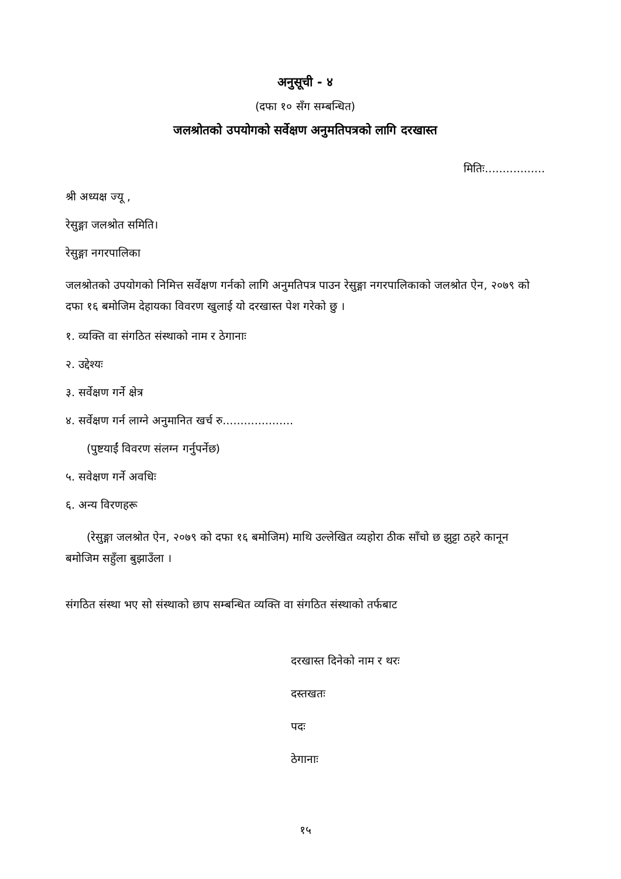अनुसूची - ४
(दफा १० सँग सम्बन्धित)
जलश्रोतको उपयोगको सर्वेक्षण अनुमतिपत्रको लागि दरखास्त
मितिः.................
श्री अध्यक्ष ज्यू ,
रेसुङ्गा जलश्रोत समिति।
रेसुङ्गा नगरपालिका
जलश्रोतको उपयोगको निमित्त सर्वेक्षण गर्नको लागि अनुमतिपत्र पाउन रेसुङ्गा नगरपालिकाको जलश्रोत ऐन, २०७९ को दफा १६ बमोजिम देहायका विवरण खुलाई यो दरखास्त पेश गरेको छु ।
१. व्यक्ति वा संगठित संस्थाको नाम र ठेगानाः
२. उद्देश्यः
३. सर्वेक्षण गर्ने क्षेत्र
४. सर्वेक्षण गर्न लाग्ने अनुमानित खर्च रु....................
(पुष्टयाईं विवरण संलग्न गर्नुपर्नेछ)
५. सवेक्षण गर्ने अवधिः
६. अन्य विरणहरू
(रेसुङ्गा जलश्रोत ऐन, २०७९ को दफा १६ बमोजिम) माथि उल्लेखित व्यहोरा ठीक साँचो छ झुट्टा ठहरे कानून बमोजिम सहुँला बुझाउँला ।
संगठित संस्था भए सो संस्थाको छाप सम्बन्धित व्यक्ति वा संगठित संस्थाको तर्फबाट
दरखास्त दिनेको नाम र थरः
दस्तखतः
पदः
ठेगानाः
१५